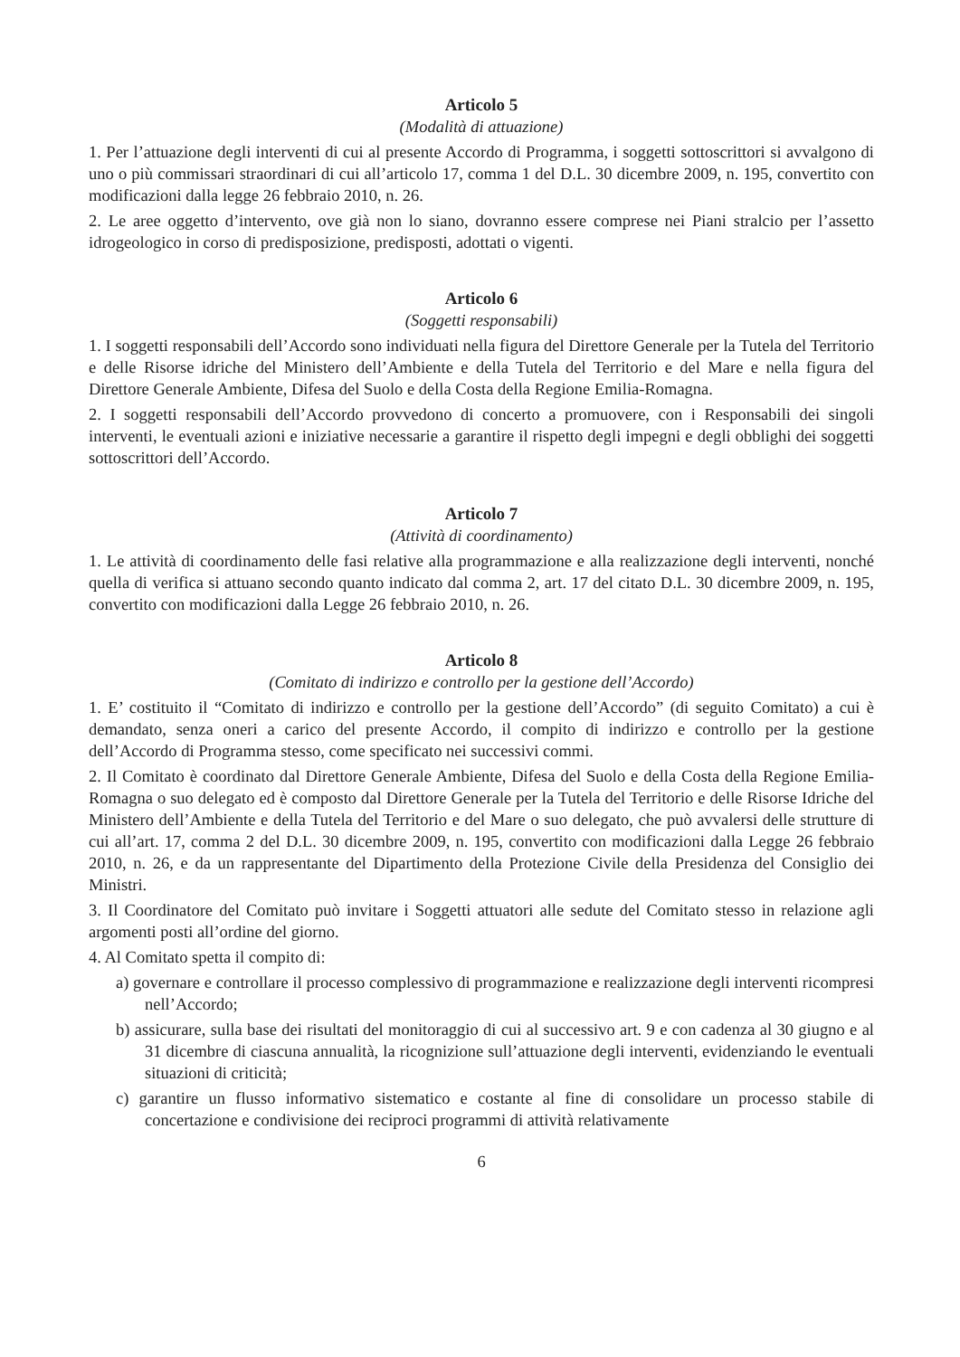Articolo 5
(Modalità di attuazione)
1. Per l’attuazione degli interventi di cui al presente Accordo di Programma, i soggetti sottoscrittori si avvalgono di uno o più commissari straordinari di cui all’articolo 17, comma 1 del D.L. 30 dicembre 2009, n. 195, convertito con modificazioni dalla legge 26 febbraio 2010, n. 26.
2. Le aree oggetto d’intervento, ove già non lo siano, dovranno essere comprese nei Piani stralcio per l’assetto idrogeologico in corso di predisposizione, predisposti, adottati o vigenti.
Articolo 6
(Soggetti responsabili)
1. I soggetti responsabili dell’Accordo sono individuati nella figura del Direttore Generale per la Tutela del Territorio e delle Risorse idriche del Ministero dell’Ambiente e della Tutela del Territorio e del Mare e nella figura del Direttore Generale Ambiente, Difesa del Suolo e della Costa della Regione Emilia-Romagna.
2. I soggetti responsabili dell’Accordo provvedono di concerto a promuovere, con i Responsabili dei singoli interventi, le eventuali azioni e iniziative necessarie a garantire il rispetto degli impegni e degli obblighi dei soggetti sottoscrittori dell’Accordo.
Articolo 7
(Attività di coordinamento)
1. Le attività di coordinamento delle fasi relative alla programmazione e alla realizzazione degli interventi, nonché quella di verifica si attuano secondo quanto indicato dal comma 2, art. 17 del citato D.L. 30 dicembre 2009, n. 195, convertito con modificazioni dalla Legge 26 febbraio 2010, n. 26.
Articolo 8
(Comitato di indirizzo e controllo per la gestione dell’Accordo)
1. E’ costituito il “Comitato di indirizzo e controllo per la gestione dell’Accordo” (di seguito Comitato) a cui è demandato, senza oneri a carico del presente Accordo, il compito di indirizzo e controllo per la gestione dell’Accordo di Programma stesso, come specificato nei successivi commi.
2. Il Comitato è coordinato dal Direttore Generale Ambiente, Difesa del Suolo e della Costa della Regione Emilia-Romagna o suo delegato ed è composto dal Direttore Generale per la Tutela del Territorio e delle Risorse Idriche del Ministero dell’Ambiente e della Tutela del Territorio e del Mare o suo delegato, che può avvalersi delle strutture di cui all’art. 17, comma 2 del D.L. 30 dicembre 2009, n. 195, convertito con modificazioni dalla Legge 26 febbraio 2010, n. 26, e da un rappresentante del Dipartimento della Protezione Civile della Presidenza del Consiglio dei Ministri.
3. Il Coordinatore del Comitato può invitare i Soggetti attuatori alle sedute del Comitato stesso in relazione agli argomenti posti all’ordine del giorno.
4. Al Comitato spetta il compito di:
a) governare e controllare il processo complessivo di programmazione e realizzazione degli interventi ricompresi nell’Accordo;
b) assicurare, sulla base dei risultati del monitoraggio di cui al successivo art. 9 e con cadenza al 30 giugno e al 31 dicembre di ciascuna annualità, la ricognizione sull’attuazione degli interventi, evidenziando le eventuali situazioni di criticità;
c) garantire un flusso informativo sistematico e costante al fine di consolidare un processo stabile di concertazione e condivisione dei reciproci programmi di attività relativamente
6